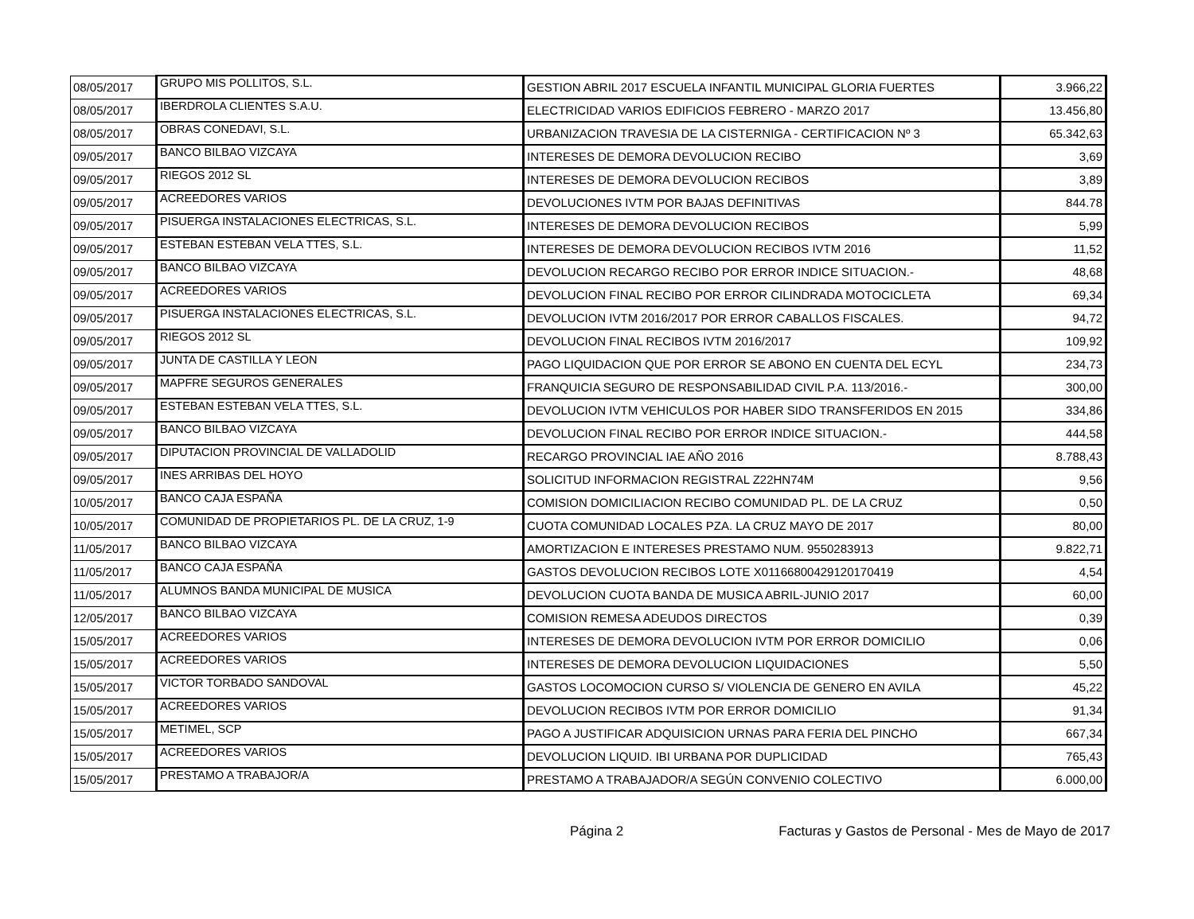| 08/05/2017 | GRUPO MIS POLLITOS, S.L. | GESTION ABRIL 2017 ESCUELA INFANTIL MUNICIPAL GLORIA FUERTES | 3.966,22 |
| 08/05/2017 | IBERDROLA CLIENTES S.A.U. | ELECTRICIDAD VARIOS EDIFICIOS FEBRERO - MARZO 2017 | 13.456,80 |
| 08/05/2017 | OBRAS CONEDAVI, S.L. | URBANIZACION TRAVESIA DE LA CISTERNIGA - CERTIFICACION Nº 3 | 65.342,63 |
| 09/05/2017 | BANCO BILBAO VIZCAYA | INTERESES DE DEMORA DEVOLUCION RECIBO | 3,69 |
| 09/05/2017 | RIEGOS 2012 SL | INTERESES DE DEMORA DEVOLUCION RECIBOS | 3,89 |
| 09/05/2017 | ACREEDORES VARIOS | DEVOLUCIONES IVTM POR BAJAS DEFINITIVAS | 844.78 |
| 09/05/2017 | PISUERGA INSTALACIONES ELECTRICAS, S.L. | INTERESES DE DEMORA DEVOLUCION RECIBOS | 5,99 |
| 09/05/2017 | ESTEBAN ESTEBAN VELA TTES, S.L. | INTERESES DE DEMORA DEVOLUCION RECIBOS IVTM 2016 | 11,52 |
| 09/05/2017 | BANCO BILBAO VIZCAYA | DEVOLUCION RECARGO RECIBO POR ERROR INDICE SITUACION.- | 48,68 |
| 09/05/2017 | ACREEDORES VARIOS | DEVOLUCION FINAL RECIBO POR ERROR CILINDRADA MOTOCICLETA | 69,34 |
| 09/05/2017 | PISUERGA INSTALACIONES ELECTRICAS, S.L. | DEVOLUCION IVTM 2016/2017 POR ERROR CABALLOS FISCALES. | 94,72 |
| 09/05/2017 | RIEGOS 2012 SL | DEVOLUCION FINAL RECIBOS IVTM 2016/2017 | 109,92 |
| 09/05/2017 | JUNTA DE CASTILLA Y LEON | PAGO LIQUIDACION QUE POR ERROR SE ABONO EN CUENTA DEL ECYL | 234,73 |
| 09/05/2017 | MAPFRE SEGUROS GENERALES | FRANQUICIA SEGURO DE RESPONSABILIDAD CIVIL P.A. 113/2016.- | 300,00 |
| 09/05/2017 | ESTEBAN ESTEBAN VELA TTES, S.L. | DEVOLUCION IVTM VEHICULOS POR HABER SIDO TRANSFERIDOS EN 2015 | 334,86 |
| 09/05/2017 | BANCO BILBAO VIZCAYA | DEVOLUCION FINAL RECIBO POR ERROR INDICE SITUACION.- | 444,58 |
| 09/05/2017 | DIPUTACION PROVINCIAL DE VALLADOLID | RECARGO PROVINCIAL IAE AÑO 2016 | 8.788,43 |
| 09/05/2017 | INES ARRIBAS DEL HOYO | SOLICITUD INFORMACION REGISTRAL Z22HN74M | 9,56 |
| 10/05/2017 | BANCO CAJA ESPAÑA | COMISION DOMICILIACION RECIBO COMUNIDAD PL. DE LA CRUZ | 0,50 |
| 10/05/2017 | COMUNIDAD DE PROPIETARIOS PL. DE LA CRUZ, 1-9 | CUOTA COMUNIDAD LOCALES PZA. LA CRUZ MAYO DE 2017 | 80,00 |
| 11/05/2017 | BANCO BILBAO VIZCAYA | AMORTIZACION E INTERESES PRESTAMO NUM. 9550283913 | 9.822,71 |
| 11/05/2017 | BANCO CAJA ESPAÑA | GASTOS DEVOLUCION RECIBOS LOTE X01166800429120170419 | 4,54 |
| 11/05/2017 | ALUMNOS BANDA MUNICIPAL DE MUSICA | DEVOLUCION CUOTA BANDA DE MUSICA ABRIL-JUNIO 2017 | 60,00 |
| 12/05/2017 | BANCO BILBAO VIZCAYA | COMISION REMESA ADEUDOS DIRECTOS | 0,39 |
| 15/05/2017 | ACREEDORES VARIOS | INTERESES DE DEMORA DEVOLUCION IVTM POR ERROR DOMICILIO | 0,06 |
| 15/05/2017 | ACREEDORES VARIOS | INTERESES DE DEMORA DEVOLUCION LIQUIDACIONES | 5,50 |
| 15/05/2017 | VICTOR TORBADO SANDOVAL | GASTOS LOCOMOCION CURSO S/ VIOLENCIA DE GENERO EN AVILA | 45,22 |
| 15/05/2017 | ACREEDORES VARIOS | DEVOLUCION RECIBOS IVTM POR ERROR DOMICILIO | 91,34 |
| 15/05/2017 | METIMEL, SCP | PAGO A JUSTIFICAR ADQUISICION URNAS PARA FERIA DEL PINCHO | 667,34 |
| 15/05/2017 | ACREEDORES VARIOS | DEVOLUCION LIQUID. IBI URBANA POR DUPLICIDAD | 765,43 |
| 15/05/2017 | PRESTAMO A TRABAJOR/A | PRESTAMO A TRABAJADOR/A SEGÚN CONVENIO COLECTIVO | 6.000,00 |
Página 2 Facturas y Gastos de Personal - Mes de Mayo de 2017